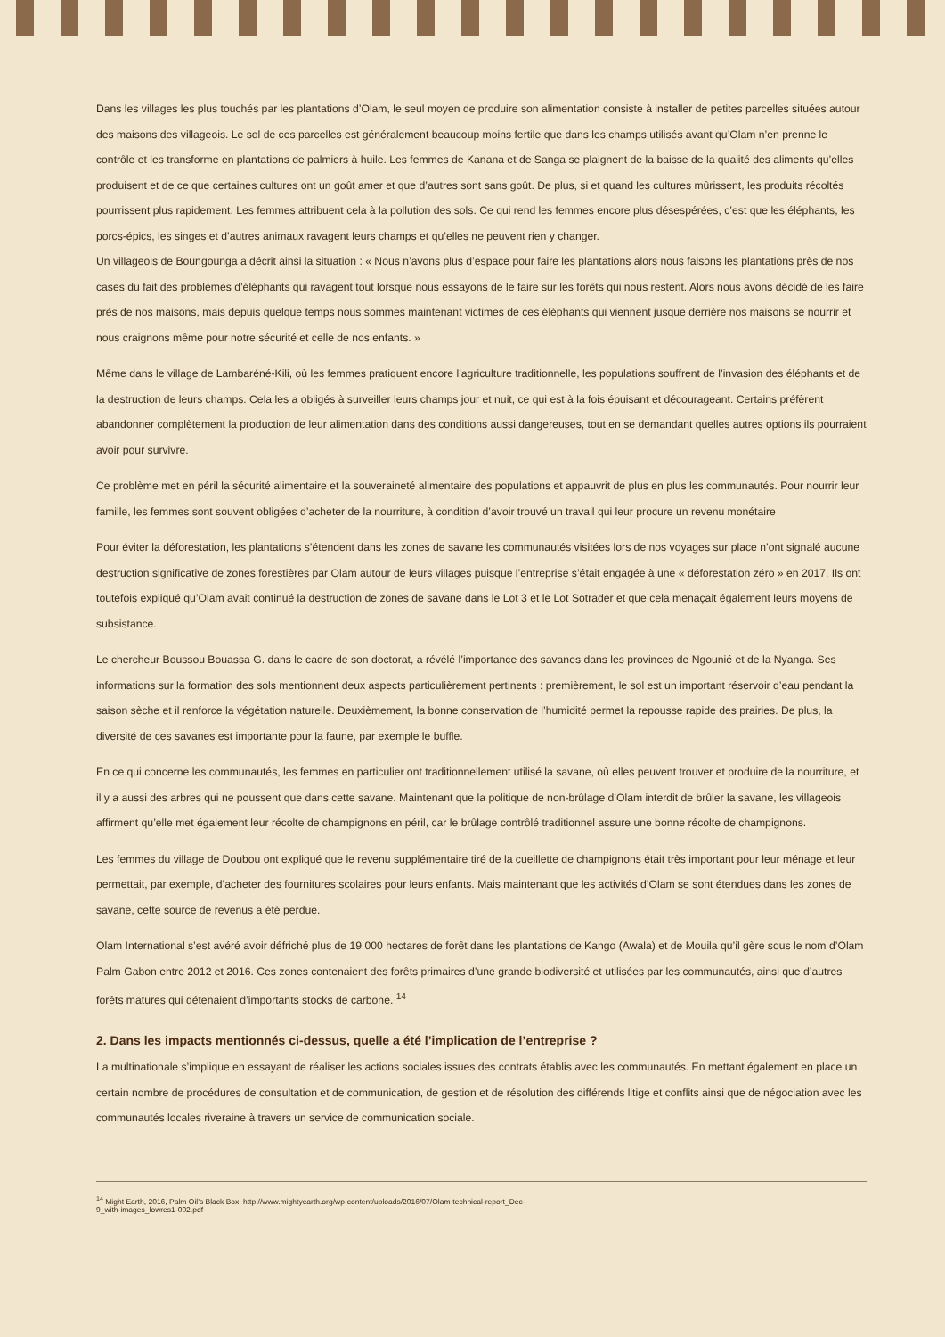Dans les villages les plus touchés par les plantations d’Olam, le seul moyen de produire son alimentation consiste à installer de petites parcelles situées autour des maisons des villageois. Le sol de ces parcelles est généralement beaucoup moins fertile que dans les champs utilisés avant qu’Olam n’en prenne le contrôle et les transforme en plantations de palmiers à huile. Les femmes de Kanana et de Sanga se plaignent de la baisse de la qualité des aliments qu’elles produisent et de ce que certaines cultures ont un goût amer et que d’autres sont sans goût. De plus, si et quand les cultures mûrissent, les produits récoltés pourrissent plus rapidement. Les femmes attribuent cela à la pollution des sols. Ce qui rend les femmes encore plus désespérées, c’est que les éléphants, les porcs-épics, les singes et d’autres animaux ravagent leurs champs et qu’elles ne peuvent rien y changer.
Un villageois de Boungounga a décrit ainsi la situation : « Nous n’avons plus d’espace pour faire les plantations alors nous faisons les plantations près de nos cases du fait des problèmes d’éléphants qui ravagent tout lorsque nous essayons de le faire sur les forêts qui nous restent. Alors nous avons décidé de les faire près de nos maisons, mais depuis quelque temps nous sommes maintenant victimes de ces éléphants qui viennent jusque derrière nos maisons se nourrir et nous craignons même pour notre sécurité et celle de nos enfants. »
Même dans le village de Lambaréné-Kili, où les femmes pratiquent encore l’agriculture traditionnelle, les populations souffrent de l’invasion des éléphants et de la destruction de leurs champs. Cela les a obligés à surveiller leurs champs jour et nuit, ce qui est à la fois épuisant et décourageant. Certains préfèrent abandonner complètement la production de leur alimentation dans des conditions aussi dangereuses, tout en se demandant quelles autres options ils pourraient avoir pour survivre.
Ce problème met en péril la sécurité alimentaire et la souveraineté alimentaire des populations et appauvrit de plus en plus les communautés. Pour nourrir leur famille, les femmes sont souvent obligées d’acheter de la nourriture, à condition d’avoir trouvé un travail qui leur procure un revenu monétaire
Pour éviter la déforestation, les plantations s’étendent dans les zones de savane les communautés visitées lors de nos voyages sur place n’ont signalé aucune destruction significative de zones forestières par Olam autour de leurs villages puisque l’entreprise s’était engagée à une « déforestation zéro » en 2017. Ils ont toutefois expliqué qu’Olam avait continué la destruction de zones de savane dans le Lot 3 et le Lot Sotrader et que cela menaçait également leurs moyens de subsistance.
Le chercheur Boussou Bouassa G. dans le cadre de son doctorat, a révélé l’importance des savanes dans les provinces de Ngounié et de la Nyanga. Ses informations sur la formation des sols mentionnent deux aspects particulièrement pertinents : premièrement, le sol est un important réservoir d’eau pendant la saison sèche et il renforce la végétation naturelle. Deuxièmement, la bonne conservation de l’humidité permet la repousse rapide des prairies. De plus, la diversité de ces savanes est importante pour la faune, par exemple le buffle.
En ce qui concerne les communautés, les femmes en particulier ont traditionnellement utilisé la savane, où elles peuvent trouver et produire de la nourriture, et il y a aussi des arbres qui ne poussent que dans cette savane. Maintenant que la politique de non-brûlage d’Olam interdit de brûler la savane, les villageois affirment qu’elle met également leur récolte de champignons en péril, car le brûlage contrôlé traditionnel assure une bonne récolte de champignons.
Les femmes du village de Doubou ont expliqué que le revenu supplémentaire tiré de la cueillette de champignons était très important pour leur ménage et leur permettait, par exemple, d’acheter des fournitures scolaires pour leurs enfants. Mais maintenant que les activités d’Olam se sont étendues dans les zones de savane, cette source de revenus a été perdue.
Olam International s’est avéré avoir défriché plus de 19 000 hectares de forêt dans les plantations de Kango (Awala) et de Mouila qu’il gère sous le nom d’Olam Palm Gabon entre 2012 et 2016. Ces zones contenaient des forêts primaires d’une grande biodiversité et utilisées par les communautés, ainsi que d’autres forêts matures qui détenaient d’importants stocks de carbone. <sup>14</sup>
2. Dans les impacts mentionnés ci-dessus, quelle a été l’implication de l’entreprise ?
La multinationale s’implique en essayant de réaliser les actions sociales issues des contrats établis avec les communautés. En mettant également en place un certain nombre de procédures de consultation et de communication, de gestion et de résolution des différends litige et conflits ainsi que de négociation avec les communautés locales riveraine à travers un service de communication sociale.
<sup>14</sup> Might Earth, 2016, Palm Oil’s Black Box. http://www.mightyearth.org/wp-content/uploads/2016/07/Olam-technical-report_Dec-
9_with-images_lowres1-002.pdf